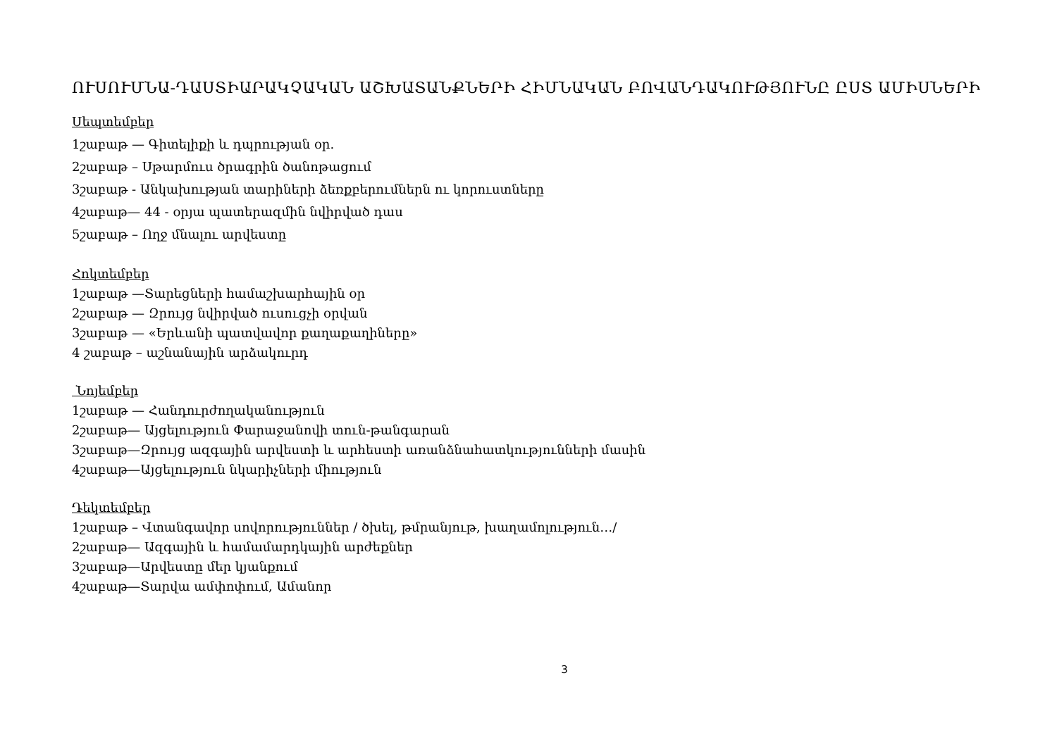ՈՒՍՈՒՄՆԱ-ԴԱՍՏԻԱՐԱԿՉԱԿԱՆ ԱՇԽԱՏԱՆՔՆԵՐԻ ՀԻՄՆԱԿԱՆ ԲՈՎԱՆԴԱԿՈՒԹՅՈՒՆԸ ԸՍՏ ԱՄԻՍՆԵՐԻ
Սեպտեմբեր
1շաբաթ — Գիտելիքի և դպրության օր.
2շաբաթ – Սթարմուս ծրագրին ծանոթացում
3շաբաթ - Անկախության տարիների ձեռքբերումներն ու կորուստները
4շաբաթ— 44 - օրյա պատերազմին նվիրված դաս
5շաբաթ – Ողջ մնալու արվեստը
Հոկտեմբեր
1շաբաթ —Տարեցների համաշխարհային օր
2շաբաթ — Զրույց նվիրված ուսուցչի օրվան
3շաբաթ — «Երևանի պատվավոր քաղաքաղիները»
4 շաբաթ – աշնանային արձակուրդ
Նոյեմբեր
1շաբաթ — Հանդուրժողականություն
2շաբաթ— Այցելություն Փարաջանովի տուն-թանգարան
3շաբաթ—Զրույց ազգային արվեստի և արհեստի առանձնահատկությունների մասին
4շաբաթ—Այցելություն նկարիչների միություն
Դեկտեմբեր
1շաբաթ – Վտանգավոր սովորություններ / ծխել, թմրանյութ, խաղամոլություն…/
2շաբաթ— Ազգային և համամարդկային արժեքներ
3շաբաթ—Արվեստը մեր կյանքում
4շաբաթ—Տարվա ամփոփում, Ամանոր
3